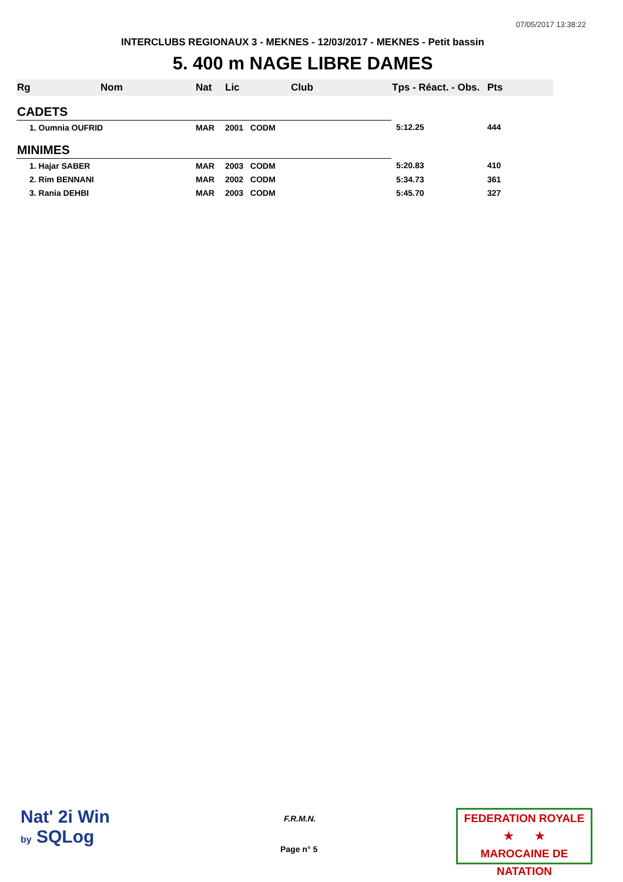07/05/2017 13:38:22
INTERCLUBS REGIONAUX 3 - MEKNES - 12/03/2017 - MEKNES - Petit bassin
5. 400 m NAGE LIBRE DAMES
| Rg | Nom | Nat | Lic | Club | Tps - Réact. - Obs. | Pts |
| --- | --- | --- | --- | --- | --- | --- |
| CADETS | | | | | | |
| 1. Oumnia OUFRID | | MAR | 2001 CODM | | 5:12.25 | 444 |
| MINIMES | | | | | | |
| 1. Hajar SABER | | MAR | 2003 CODM | | 5:20.83 | 410 |
| 2. Rim BENNANI | | MAR | 2002 CODM | | 5:34.73 | 361 |
| 3. Rania DEHBI | | MAR | 2003 CODM | | 5:45.70 | 327 |
Nat' 2i Win
by SQLog
F.R.M.N.
Page n° 5
FEDERATION ROYALE
★ ★
MAROCAINE DE NATATION